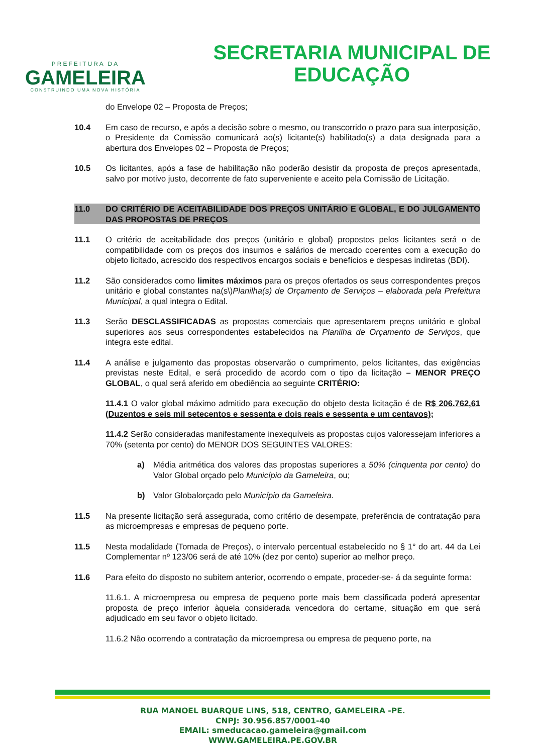PREFEITURA DA
GAMELEIRA
CONSTRUINDO UMA NOVA HISTÓRIA
SECRETARIA MUNICIPAL DE
EDUCAÇÃO
do Envelope 02 – Proposta de Preços;
10.4 Em caso de recurso, e após a decisão sobre o mesmo, ou transcorrido o prazo para sua interposição, o Presidente da Comissão comunicará ao(s) licitante(s) habilitado(s) a data designada para a abertura dos Envelopes 02 – Proposta de Preços;
10.5 Os licitantes, após a fase de habilitação não poderão desistir da proposta de preços apresentada, salvo por motivo justo, decorrente de fato superveniente e aceito pela Comissão de Licitação.
11.0 DO CRITÉRIO DE ACEITABILIDADE DOS PREÇOS UNITÁRIO E GLOBAL, E DO JULGAMENTO DAS PROPOSTAS DE PREÇOS
11.1 O critério de aceitabilidade dos preços (unitário e global) propostos pelos licitantes será o de compatibilidade com os preços dos insumos e salários de mercado coerentes com a execução do objeto licitado, acrescido dos respectivos encargos sociais e benefícios e despesas indiretas (BDI).
11.2 São considerados como limites máximos para os preços ofertados os seus correspondentes preços unitário e global constantes na(s\)Planilha(s) de Orçamento de Serviços – elaborada pela Prefeitura Municipal, a qual integra o Edital.
11.3 Serão DESCLASSIFICADAS as propostas comerciais que apresentarem preços unitário e global superiores aos seus correspondentes estabelecidos na Planilha de Orçamento de Serviços, que integra este edital.
11.4 A análise e julgamento das propostas observarão o cumprimento, pelos licitantes, das exigências previstas neste Edital, e será procedido de acordo com o tipo da licitação – MENOR PREÇO GLOBAL, o qual será aferido em obediência ao seguinte CRITÉRIO:
11.4.1 O valor global máximo admitido para execução do objeto desta licitação é de R$ 206.762,61 (Duzentos e seis mil setecentos e sessenta e dois reais e sessenta e um centavos);
11.4.2 Serão consideradas manifestamente inexequíveis as propostas cujos valoressejam inferiores a 70% (setenta por cento) do MENOR DOS SEGUINTES VALORES:
a) Média aritmética dos valores das propostas superiores a 50% (cinquenta por cento) do Valor Global orçado pelo Município da Gameleira, ou;
b) Valor Globalorçado pelo Município da Gameleira.
11.5 Na presente licitação será assegurada, como critério de desempate, preferência de contratação para as microempresas e empresas de pequeno porte.
11.5 Nesta modalidade (Tomada de Preços), o intervalo percentual estabelecido no § 1° do art. 44 da Lei Complementar nº 123/06 será de até 10% (dez por cento) superior ao melhor preço.
11.6 Para efeito do disposto no subitem anterior, ocorrendo o empate, proceder-se- á da seguinte forma:
11.6.1. A microempresa ou empresa de pequeno porte mais bem classificada poderá apresentar proposta de preço inferior àquela considerada vencedora do certame, situação em que será adjudicado em seu favor o objeto licitado.
11.6.2 Não ocorrendo a contratação da microempresa ou empresa de pequeno porte, na
RUA MANOEL BUARQUE LINS, 518, CENTRO, GAMELEIRA -PE.
CNPJ: 30.956.857/0001-40
EMAIL: smeducacao.gameleira@gmail.com
WWW.GAMELEIRA.PE.GOV.BR